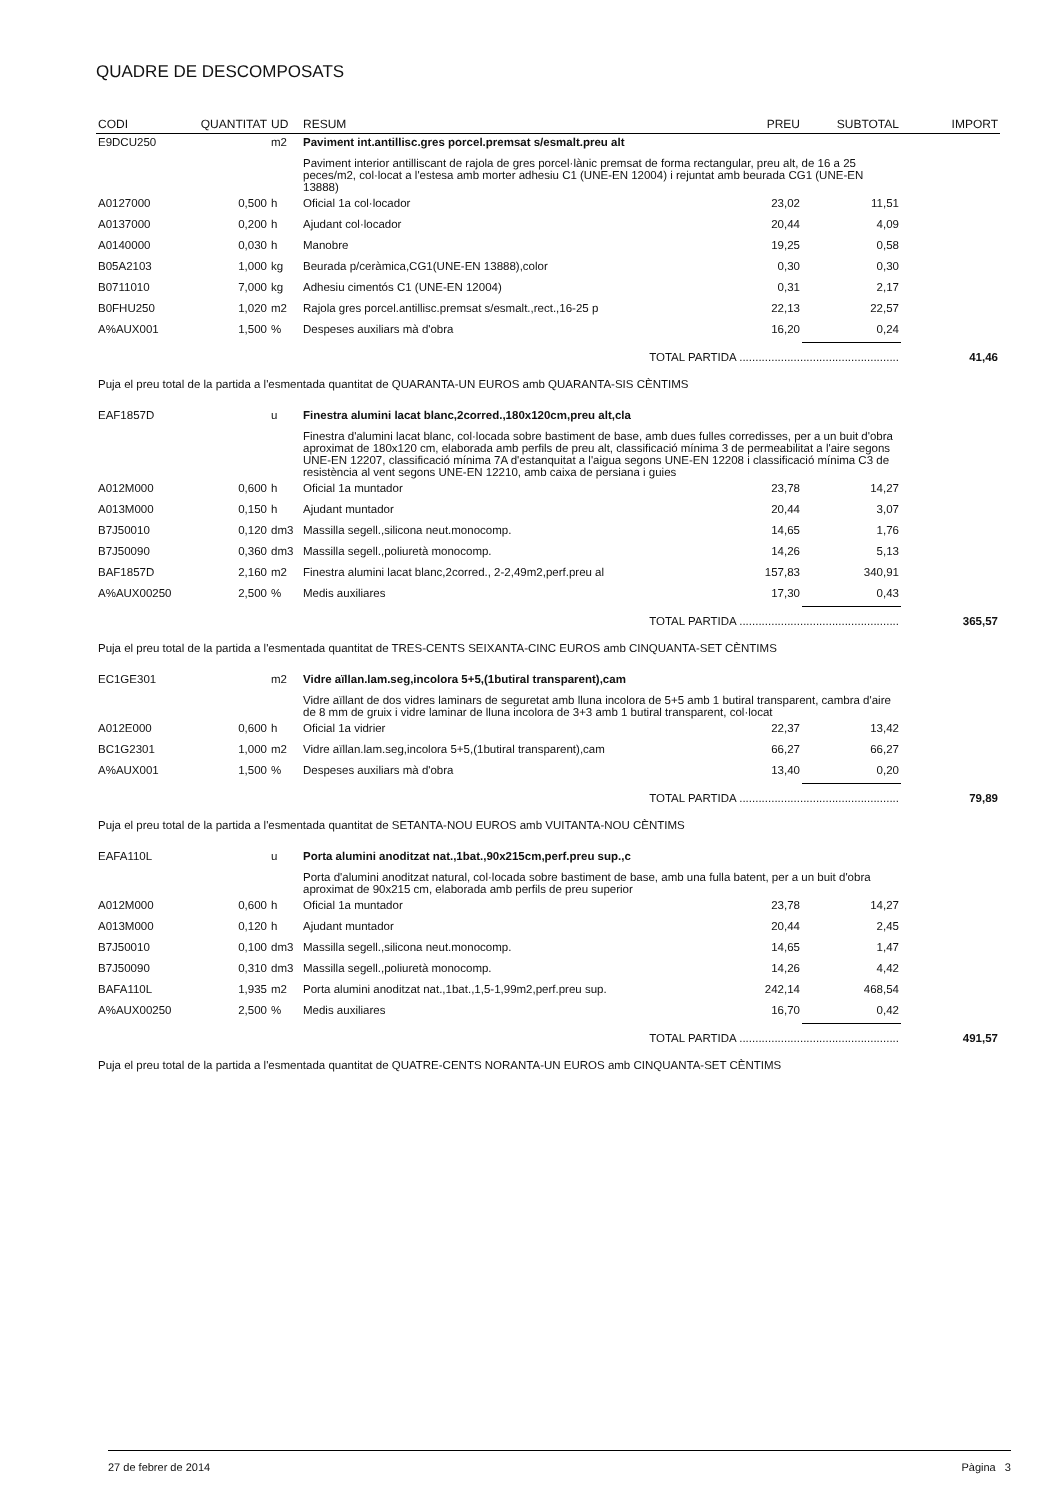QUADRE DE DESCOMPOSATS
| CODI | QUANTITAT | UD | RESUM | PREU | SUBTOTAL | IMPORT |
| --- | --- | --- | --- | --- | --- | --- |
| E9DCU250 | | m2 | Paviment int.antillisc.gres porcel.premsat s/esmalt.preu alt | | | |
| | | | Paviment interior antilliscant de rajola de gres porcel·lànic premsat de forma rectangular, preu alt, de 16 a 25 peces/m2, col·locat a l'estesa amb morter adhesiu C1 (UNE-EN 12004) i rejuntat amb beurada CG1 (UNE-EN 13888) | | | |
| A0127000 | 0,500 | h | Oficial 1a col·locador | 23,02 | 11,51 | |
| A0137000 | 0,200 | h | Ajudant col·locador | 20,44 | 4,09 | |
| A0140000 | 0,030 | h | Manobre | 19,25 | 0,58 | |
| B05A2103 | 1,000 | kg | Beurada p/ceràmica,CG1(UNE-EN 13888),color | 0,30 | 0,30 | |
| B0711010 | 7,000 | kg | Adhesiu cimentós C1 (UNE-EN 12004) | 0,31 | 2,17 | |
| B0FHU250 | 1,020 | m2 | Rajola gres porcel.antillisc.premsat s/esmalt.,rect.,16-25 p | 22,13 | 22,57 | |
| A%AUX001 | 1,500 | % | Despeses auxiliars mà d'obra | 16,20 | 0,24 | |
| TOTAL PARTIDA .................................................. | | | | | | 41,46 |
| Puja el preu total de la partida a l'esmentada quantitat de QUARANTA-UN EUROS amb QUARANTA-SIS CÈNTIMS | | | | | | |
| EAF1857D | | u | Finestra alumini lacat blanc,2corred.,180x120cm,preu alt,cla | | | |
| | | | Finestra d'alumini lacat blanc, col·locada sobre bastiment de base, amb dues fulles corredisses, per a un buit d'obra aproximat de 180x120 cm, elaborada amb perfils de preu alt, classificació mínima 3 de permeabilitat a l'aire segons UNE-EN 12207, classificació mínima 7A d'estanquitat a l'aigua segons UNE-EN 12208 i classificació mínima C3 de resistència al vent segons UNE-EN 12210, amb caixa de persiana i guies | | | |
| A012M000 | 0,600 | h | Oficial 1a muntador | 23,78 | 14,27 | |
| A013M000 | 0,150 | h | Ajudant muntador | 20,44 | 3,07 | |
| B7J50010 | 0,120 | dm3 | Massilla segell.,silicona neut.monocomp. | 14,65 | 1,76 | |
| B7J50090 | 0,360 | dm3 | Massilla segell.,poliuretà monocomp. | 14,26 | 5,13 | |
| BAF1857D | 2,160 | m2 | Finestra alumini lacat blanc,2corred., 2-2,49m2,perf.preu al | 157,83 | 340,91 | |
| A%AUX00250 | 2,500 | % | Medis auxiliares | 17,30 | 0,43 | |
| TOTAL PARTIDA .................................................. | | | | | | 365,57 |
| Puja el preu total de la partida a l'esmentada quantitat de TRES-CENTS SEIXANTA-CINC EUROS amb CINQUANTA-SET CÈNTIMS | | | | | | |
| EC1GE301 | | m2 | Vidre aïllan.lam.seg,incolora 5+5,(1butiral transparent),cam | | | |
| | | | Vidre aïllant de dos vidres laminars de seguretat amb lluna incolora de 5+5 amb 1 butiral transparent, cambra d'aire de 8 mm de gruix i vidre laminar de lluna incolora de 3+3 amb 1 butiral transparent, col·locat | | | |
| A012E000 | 0,600 | h | Oficial 1a vidrier | 22,37 | 13,42 | |
| BC1G2301 | 1,000 | m2 | Vidre aïllan.lam.seg,incolora 5+5,(1butiral transparent),cam | 66,27 | 66,27 | |
| A%AUX001 | 1,500 | % | Despeses auxiliars mà d'obra | 13,40 | 0,20 | |
| TOTAL PARTIDA .................................................. | | | | | | 79,89 |
| Puja el preu total de la partida a l'esmentada quantitat de SETANTA-NOU EUROS amb VUITANTA-NOU CÈNTIMS | | | | | | |
| EAFA110L | | u | Porta alumini anoditzat nat.,1bat.,90x215cm,perf.preu sup.,c | | | |
| | | | Porta d'alumini anoditzat natural, col·locada sobre bastiment de base, amb una fulla batent, per a un buit d'obra aproximat de 90x215 cm, elaborada amb perfils de preu superior | | | |
| A012M000 | 0,600 | h | Oficial 1a muntador | 23,78 | 14,27 | |
| A013M000 | 0,120 | h | Ajudant muntador | 20,44 | 2,45 | |
| B7J50010 | 0,100 | dm3 | Massilla segell.,silicona neut.monocomp. | 14,65 | 1,47 | |
| B7J50090 | 0,310 | dm3 | Massilla segell.,poliuretà monocomp. | 14,26 | 4,42 | |
| BAFA110L | 1,935 | m2 | Porta alumini anoditzat nat.,1bat.,1,5-1,99m2,perf.preu sup. | 242,14 | 468,54 | |
| A%AUX00250 | 2,500 | % | Medis auxiliares | 16,70 | 0,42 | |
| TOTAL PARTIDA .................................................. | | | | | | 491,57 |
| Puja el preu total de la partida a l'esmentada quantitat de QUATRE-CENTS NORANTA-UN EUROS amb CINQUANTA-SET CÈNTIMS | | | | | | |
27 de febrer de 2014 Pàgina 3